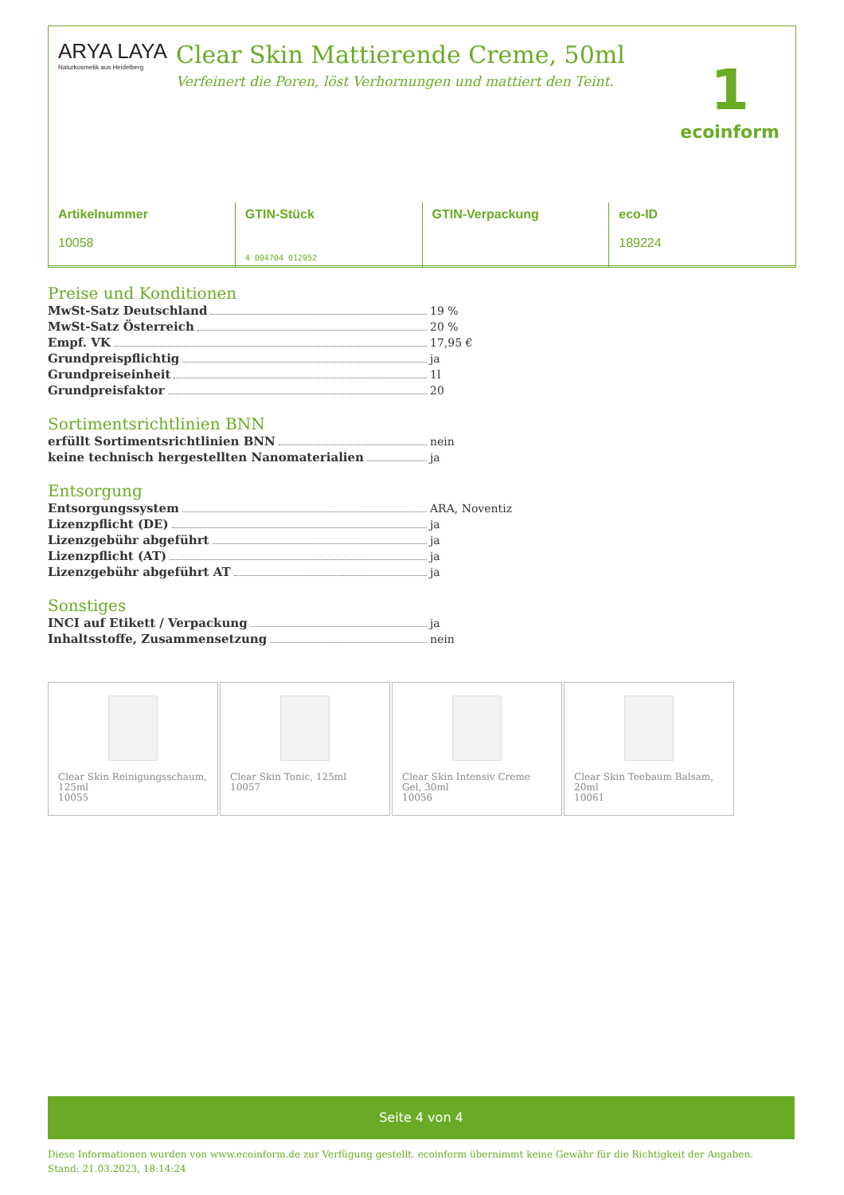ARYA LAYA
Naturkosmetik aus Heidelberg
Clear Skin Mattierende Creme, 50ml
Verfeinert die Poren, löst Verhornungen und mattiert den Teint.
1
ecoinform
| Artikelnummer 10058 | GTIN-Stück 4 004704 012952 | GTIN-Verpackung | eco-ID 189224 |
Preise und Konditionen
MwSt-Satz Deutschland 19 %
MwSt-Satz Österreich 20 %
Empf. VK 17,95 €
Grundpreispflichtig ja
Grundpreiseinheit 1l
Grundpreisfaktor 20
Sortimentsrichtlinien BNN
erfüllt Sortimentsrichtlinien BNN nein
keine technisch hergestellten Nanomaterialien ja
Entsorgung
Entsorgungssystem ARA, Noventiz
Lizenzpflicht (DE) ja
Lizenzgebühr abgeführt ja
Lizenzpflicht (AT) ja
Lizenzgebühr abgeführt AT ja
Sonstiges
INCI auf Etikett / Verpackung ja
Inhaltsstoffe, Zusammensetzung nein
Clear Skin Reinigungsschaum, 125ml
10055
Clear Skin Tonic, 125ml
10057
Clear Skin Intensiv Creme Gel, 30ml
10056
Clear Skin Teebaum Balsam, 20ml
10061
Seite 4 von 4
Diese Informationen wurden von www.ecoinform.de zur Verfügung gestellt. ecoinform übernimmt keine Gewähr für die Richtigkeit der Angaben.
Stand: 21.03.2023, 18:14:24